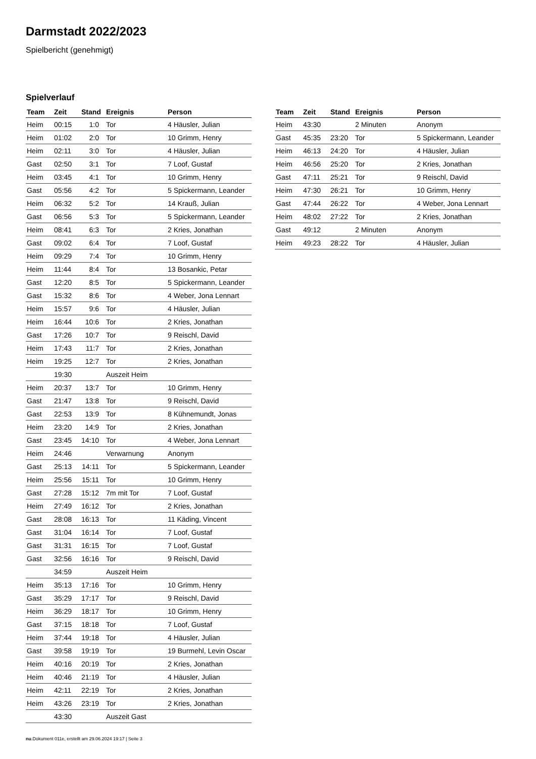Darmstadt 2022/2023
Spielbericht (genehmigt)
Spielverlauf
| Team | Zeit | Stand | Ereignis | Person |
| --- | --- | --- | --- | --- |
| Heim | 00:15 | 1:0 | Tor | 4 Häusler, Julian |
| Heim | 01:02 | 2:0 | Tor | 10 Grimm, Henry |
| Heim | 02:11 | 3:0 | Tor | 4 Häusler, Julian |
| Gast | 02:50 | 3:1 | Tor | 7 Loof, Gustaf |
| Heim | 03:45 | 4:1 | Tor | 10 Grimm, Henry |
| Gast | 05:56 | 4:2 | Tor | 5 Spickermann, Leander |
| Heim | 06:32 | 5:2 | Tor | 14 Krauß, Julian |
| Gast | 06:56 | 5:3 | Tor | 5 Spickermann, Leander |
| Heim | 08:41 | 6:3 | Tor | 2 Kries, Jonathan |
| Gast | 09:02 | 6:4 | Tor | 7 Loof, Gustaf |
| Heim | 09:29 | 7:4 | Tor | 10 Grimm, Henry |
| Heim | 11:44 | 8:4 | Tor | 13 Bosankic, Petar |
| Gast | 12:20 | 8:5 | Tor | 5 Spickermann, Leander |
| Gast | 15:32 | 8:6 | Tor | 4 Weber, Jona Lennart |
| Heim | 15:57 | 9:6 | Tor | 4 Häusler, Julian |
| Heim | 16:44 | 10:6 | Tor | 2 Kries, Jonathan |
| Gast | 17:26 | 10:7 | Tor | 9 Reischl, David |
| Heim | 17:43 | 11:7 | Tor | 2 Kries, Jonathan |
| Heim | 19:25 | 12:7 | Tor | 2 Kries, Jonathan |
| | 19:30 | | Auszeit Heim | |
| Heim | 20:37 | 13:7 | Tor | 10 Grimm, Henry |
| Gast | 21:47 | 13:8 | Tor | 9 Reischl, David |
| Gast | 22:53 | 13:9 | Tor | 8 Kühnemundt, Jonas |
| Heim | 23:20 | 14:9 | Tor | 2 Kries, Jonathan |
| Gast | 23:45 | 14:10 | Tor | 4 Weber, Jona Lennart |
| Heim | 24:46 | | Verwarnung | Anonym |
| Gast | 25:13 | 14:11 | Tor | 5 Spickermann, Leander |
| Heim | 25:56 | 15:11 | Tor | 10 Grimm, Henry |
| Gast | 27:28 | 15:12 | 7m mit Tor | 7 Loof, Gustaf |
| Heim | 27:49 | 16:12 | Tor | 2 Kries, Jonathan |
| Gast | 28:08 | 16:13 | Tor | 11 Käding, Vincent |
| Gast | 31:04 | 16:14 | Tor | 7 Loof, Gustaf |
| Gast | 31:31 | 16:15 | Tor | 7 Loof, Gustaf |
| Gast | 32:56 | 16:16 | Tor | 9 Reischl, David |
| | 34:59 | | Auszeit Heim | |
| Heim | 35:13 | 17:16 | Tor | 10 Grimm, Henry |
| Gast | 35:29 | 17:17 | Tor | 9 Reischl, David |
| Heim | 36:29 | 18:17 | Tor | 10 Grimm, Henry |
| Gast | 37:15 | 18:18 | Tor | 7 Loof, Gustaf |
| Heim | 37:44 | 19:18 | Tor | 4 Häusler, Julian |
| Gast | 39:58 | 19:19 | Tor | 19 Burmehl, Levin Oscar |
| Heim | 40:16 | 20:19 | Tor | 2 Kries, Jonathan |
| Heim | 40:46 | 21:19 | Tor | 4 Häusler, Julian |
| Heim | 42:11 | 22:19 | Tor | 2 Kries, Jonathan |
| Heim | 43:26 | 23:19 | Tor | 2 Kries, Jonathan |
| | 43:30 | | Auszeit Gast | |
| Team | Zeit | Stand | Ereignis | Person |
| --- | --- | --- | --- | --- |
| Heim | 43:30 | | 2 Minuten | Anonym |
| Gast | 45:35 | 23:20 | Tor | 5 Spickermann, Leander |
| Heim | 46:13 | 24:20 | Tor | 4 Häusler, Julian |
| Heim | 46:56 | 25:20 | Tor | 2 Kries, Jonathan |
| Gast | 47:11 | 25:21 | Tor | 9 Reischl, David |
| Heim | 47:30 | 26:21 | Tor | 10 Grimm, Henry |
| Gast | 47:44 | 26:22 | Tor | 4 Weber, Jona Lennart |
| Heim | 48:02 | 27:22 | Tor | 2 Kries, Jonathan |
| Gast | 49:12 | | 2 Minuten | Anonym |
| Heim | 49:23 | 28:22 | Tor | 4 Häusler, Julian |
nu.Dokument 011e, erstellt am 29.06.2024 19:17 | Seite 3